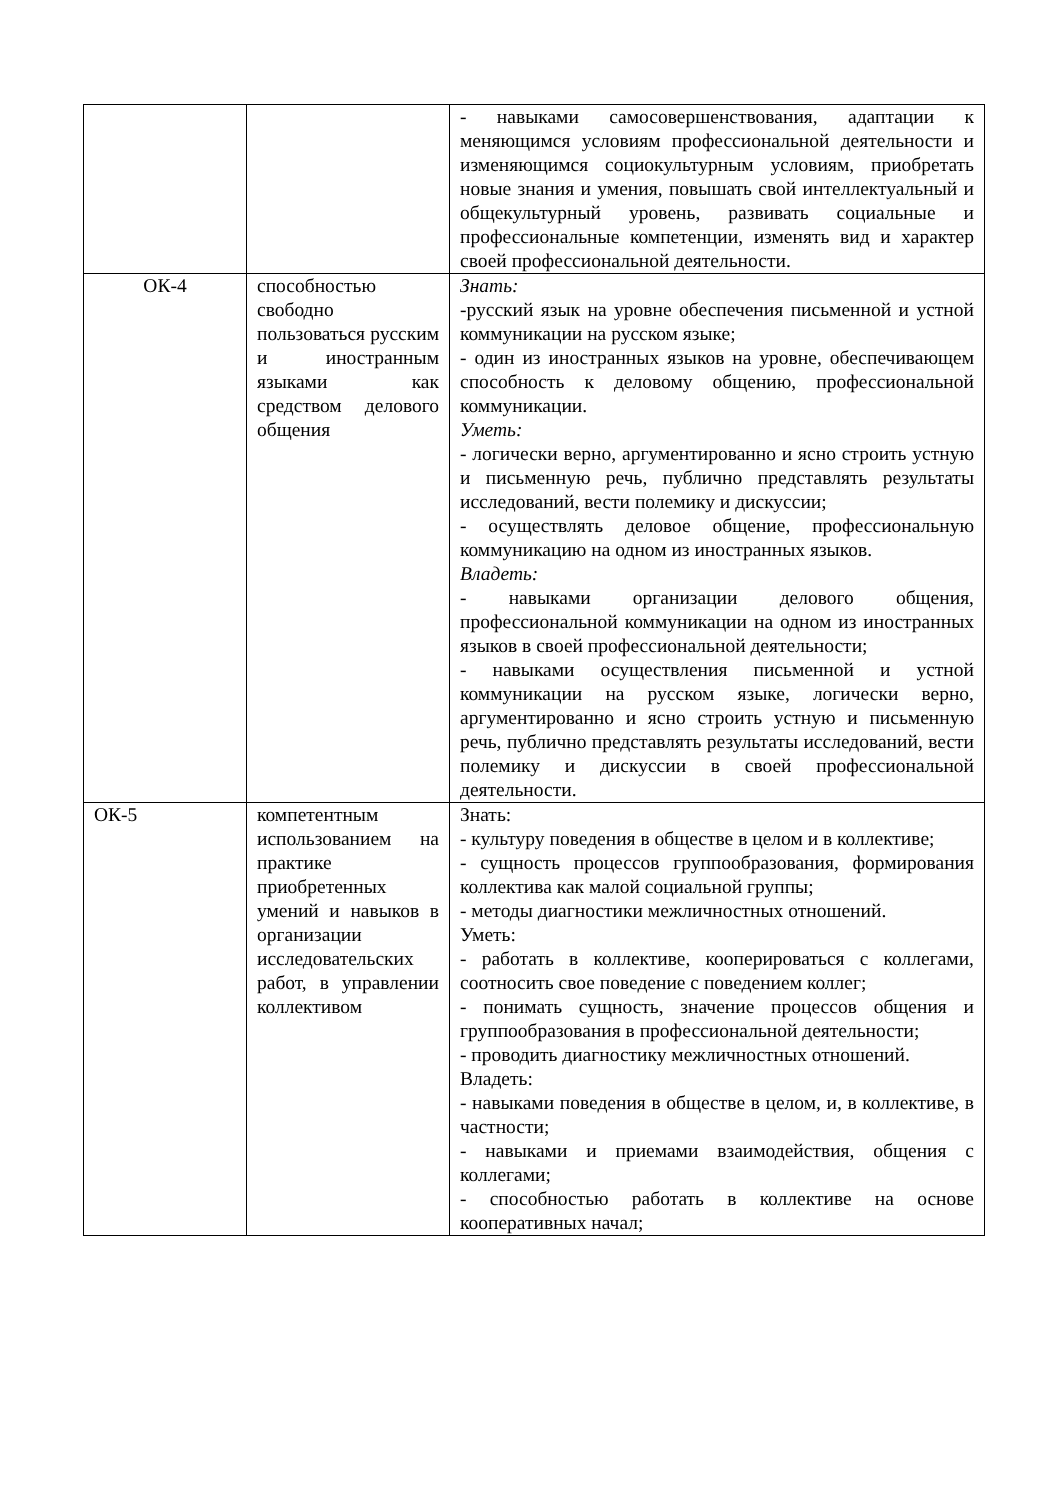| | | - навыками самосовершенствования, адаптации к меняющимся условиям профессиональной деятельности и изменяющимся социокультурным условиям, приобретать новые знания и умения, повышать свой интеллектуальный и общекультурный уровень, развивать социальные и профессиональные компетенции, изменять вид и характер своей профессиональной деятельности. |
| ОК-4 | способностью свободно пользоваться русским и иностранным языками как средством делового общения | Знать: -русский язык на уровне обеспечения письменной и устной коммуникации на русском языке; - один из иностранных языков на уровне, обеспечивающем способность к деловому общению, профессиональной коммуникации. Уметь: - логически верно, аргументированно и ясно строить устную и письменную речь, публично представлять результаты исследований, вести полемику и дискуссии; - осуществлять деловое общение, профессиональную коммуникацию на одном из иностранных языков. Владеть: - навыками организации делового общения, профессиональной коммуникации на одном из иностранных языков в своей профессиональной деятельности; - навыками осуществления письменной и устной коммуникации на русском языке, логически верно, аргументированно и ясно строить устную и письменную речь, публично представлять результаты исследований, вести полемику и дискуссии в своей профессиональной деятельности. |
| ОК-5 | компетентным использованием на практике приобретенных умений и навыков в организации исследовательских работ, в управлении коллективом | Знать: - культуру поведения в обществе в целом и в коллективе; - сущность процессов группообразования, формирования коллектива как малой социальной группы; - методы диагностики межличностных отношений. Уметь: - работать в коллективе, кооперироваться с коллегами, соотносить свое поведение с поведением коллег; - понимать сущность, значение процессов общения и группообразования в профессиональной деятельности; - проводить диагностику межличностных отношений. Владеть: - навыками поведения в обществе в целом, и, в коллективе, в частности; - навыками и приемами взаимодействия, общения с коллегами; - способностью работать в коллективе на основе кооперативных начал; |